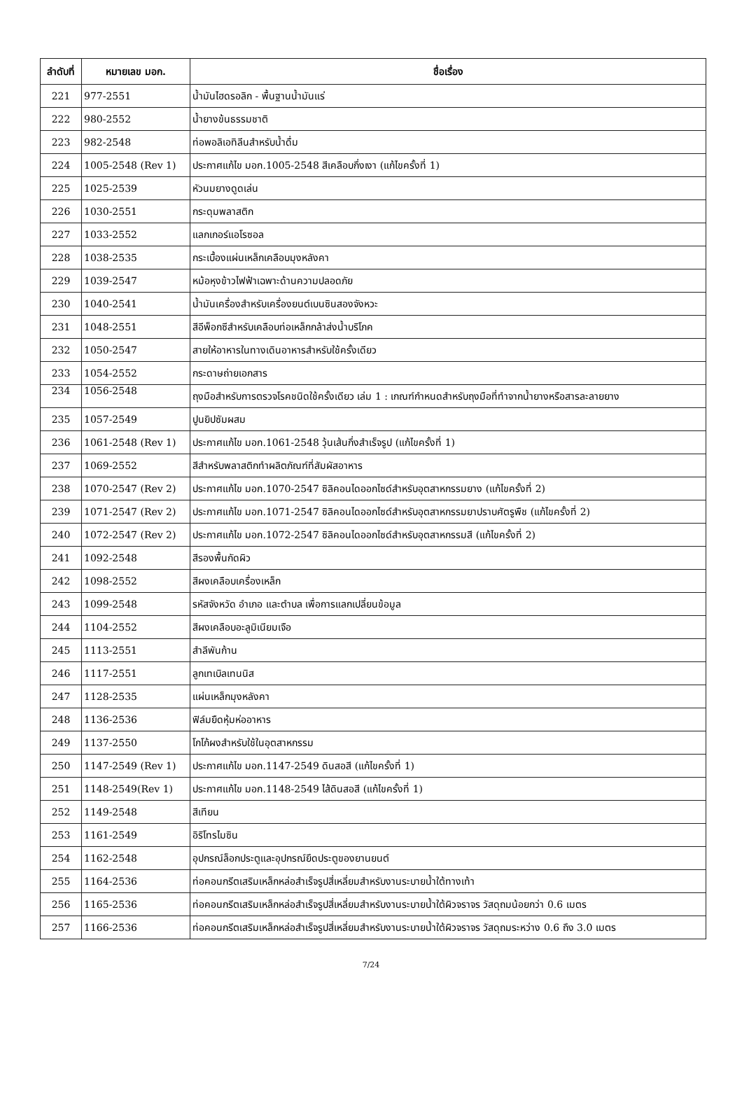| ลำดับที่ | หมายเลข มอก. | ชื่อเรื่อง |
| --- | --- | --- |
| 221 | 977-2551 | น้ำมันไฮดรอลิก - พื้นฐานน้ำมันแร่ |
| 222 | 980-2552 | น้ำยางข้นธรรมชาติ |
| 223 | 982-2548 | ท่อพอลิเอทิลีนสำหรับน้ำดื่ม |
| 224 | 1005-2548 (Rev 1) | ประกาศแก้ไข มอก.1005-2548 สีเคลือบกึ่งเงา (แก้ไขครั้งที่ 1) |
| 225 | 1025-2539 | หัวนมยางดูดเล่น |
| 226 | 1030-2551 | กระดุมพลาสติก |
| 227 | 1033-2552 | แลกเกอร์แอโรซอล |
| 228 | 1038-2535 | กระเบื้องแผ่นเหล็กเคลือบมุงหลังคา |
| 229 | 1039-2547 | หม้อหุงข้าวไฟฟ้าเฉพาะด้านความปลอดภัย |
| 230 | 1040-2541 | น้ำมันเครื่องสำหรับเครื่องยนต์เบนซินสองจังหวะ |
| 231 | 1048-2551 | สีอีพ็อกซีสำหรับเคลือบท่อเหล็กกล้าส่งน้ำบริโภค |
| 232 | 1050-2547 | สายให้อาหารในทางเดินอาหารสำหรับใช้ครั้งเดียว |
| 233 | 1054-2552 | กระดาษถ่ายเอกสาร |
| 234 | 1056-2548 | ถุงมือสำหรับการตรวจโรคชนิดใช้ครั้งเดียว เล่ม 1 : เกณฑ์กำหนดสำหรับถุงมือที่ทำจากน้ำยางหรือสารละลายยาง |
| 235 | 1057-2549 | ปูนยิปซัมผสม |
| 236 | 1061-2548 (Rev 1) | ประกาศแก้ไข มอก.1061-2548 วุ้นเส้นกึ่งสำเร็จรูป (แก้ไขครั้งที่ 1) |
| 237 | 1069-2552 | สีสำหรับพลาสติกทำผลิตภัณฑ์ที่สัมผัสอาหาร |
| 238 | 1070-2547 (Rev 2) | ประกาศแก้ไข มอก.1070-2547 ซิลิคอนไดออกไซด์สำหรับอุตสาหกรรมยาง (แก้ไขครั้งที่ 2) |
| 239 | 1071-2547 (Rev 2) | ประกาศแก้ไข มอก.1071-2547 ซิลิคอนไดออกไซด์สำหรับอุตสาหกรรมยาปราบศัตรูพืช (แก้ไขครั้งที่ 2) |
| 240 | 1072-2547 (Rev 2) | ประกาศแก้ไข มอก.1072-2547 ซิลิคอนไดออกไซด์สำหรับอุตสาหกรรมสี (แก้ไขครั้งที่ 2) |
| 241 | 1092-2548 | สีรองพื้นกัดผิว |
| 242 | 1098-2552 | สีผงเคลือบเครื่องเหล็ก |
| 243 | 1099-2548 | รหัสจังหวัด อำเภอ และตำบล เพื่อการแลกเปลี่ยนข้อมูล |
| 244 | 1104-2552 | สีผงเคลือบอะลูมิเนียมเจือ |
| 245 | 1113-2551 | สำลีพันก้าน |
| 246 | 1117-2551 | ลูกเทเบิลเทนนิส |
| 247 | 1128-2535 | แผ่นเหล็กมุงหลังคา |
| 248 | 1136-2536 | ฟิล์มยืดหุ้มห่ออาหาร |
| 249 | 1137-2550 | โกโก้ผงสำหรับใช้ในอุตสาหกรรม |
| 250 | 1147-2549 (Rev 1) | ประกาศแก้ไข มอก.1147-2549 ดินสอสี (แก้ไขครั้งที่ 1) |
| 251 | 1148-2549(Rev 1) | ประกาศแก้ไข มอก.1148-2549 ไส้ดินสอสี (แก้ไขครั้งที่ 1) |
| 252 | 1149-2548 | สีเทียน |
| 253 | 1161-2549 | อิริโทรไมซิน |
| 254 | 1162-2548 | อุปกรณ์ล็อกประตูและอุปกรณ์ยึดประตูของยานยนต์ |
| 255 | 1164-2536 | ท่อคอนกรีตเสริมเหล็กหล่อสำเร็จรูปสี่เหลี่ยมสำหรับงานระบายน้ำใต้ทางเท้า |
| 256 | 1165-2536 | ท่อคอนกรีตเสริมเหล็กหล่อสำเร็จรูปสี่เหลี่ยมสำหรับงานระบายน้ำใต้ผิวจราจร วัสดุถมน้อยกว่า 0.6 เมตร |
| 257 | 1166-2536 | ท่อคอนกรีตเสริมเหล็กหล่อสำเร็จรูปสี่เหลี่ยมสำหรับงานระบายน้ำใต้ผิวจราจร วัสดุถมระหว่าง 0.6 ถึง 3.0 เมตร |
7/24